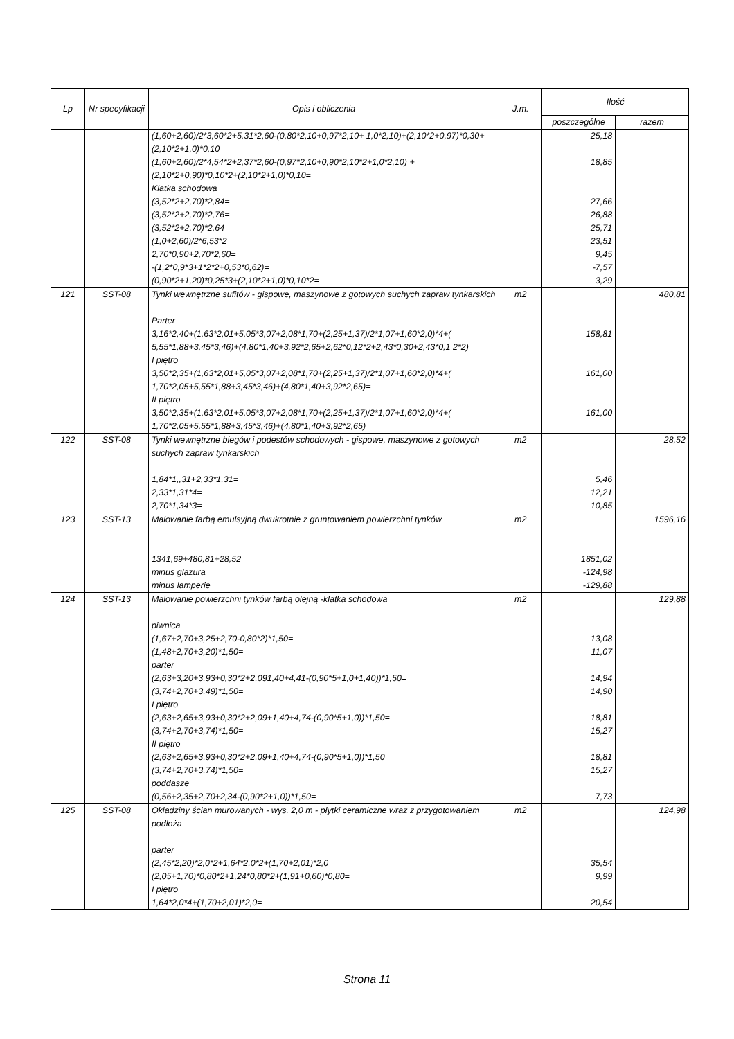| Lp | Nr specyfikacji | Opis i obliczenia | J.m. | Ilość | |
| --- | --- | --- | --- | --- | --- |
| | | | | poszczególne | razem |
| | | (1,60+2,60)/2*3,60*2+5,31*2,60-(0,80*2,10+0,97*2,10+ 1,0*2,10)+(2,10*2+0,97)*0,30+(2,10*2+1,0)*0,10= | | 25,18 | |
| | | (1,60+2,60)/2*4,54*2+2,37*2,60-(0,97*2,10+0,90*2,10*2+1,0*2,10) +(2,10*2+0,90)*0,10*2+(2,10*2+1,0)*0,10= | | 18,85 | |
| | | Klatka schodowa | | | |
| | | (3,52*2+2,70)*2,84= | | 27,66 | |
| | | (3,52*2+2,70)*2,76= | | 26,88 | |
| | | (3,52*2+2,70)*2,64= | | 25,71 | |
| | | (1,0+2,60)/2*6,53*2= | | 23,51 | |
| | | 2,70*0,90+2,70*2,60= | | 9,45 | |
| | | -(1,2*0,9*3+1*2*2+0,53*0,62)= | | -7,57 | |
| | | (0,90*2+1,20)*0,25*3+(2,10*2+1,0)*0,10*2= | | 3,29 | |
| 121 | SST-08 | Tynki wewnętrzne sufitów - gispowe, maszynowe z gotowych suchych zapraw tynkarskich | m2 | | 480,81 |
| | | Parter | | | |
| | | 3,16*2,40+(1,63*2,01+5,05*3,07+2,08*1,70+(2,25+1,37)/2*1,07+1,60*2,0)*4+( 5,55*1,88+3,45*3,46)+(4,80*1,40+3,92*2,65+2,62*0,12*2+2,43*0,30+2,43*0,1 2*2)= | | 158,81 | |
| | | I piętro | | | |
| | | 3,50*2,35+(1,63*2,01+5,05*3,07+2,08*1,70+(2,25+1,37)/2*1,07+1,60*2,0)*4+( 1,70*2,05+5,55*1,88+3,45*3,46)+(4,80*1,40+3,92*2,65)= | | 161,00 | |
| | | II piętro | | | |
| | | 3,50*2,35+(1,63*2,01+5,05*3,07+2,08*1,70+(2,25+1,37)/2*1,07+1,60*2,0)*4+( 1,70*2,05+5,55*1,88+3,45*3,46)+(4,80*1,40+3,92*2,65)= | | 161,00 | |
| 122 | SST-08 | Tynki wewnętrzne biegów i podestów schodowych - gispowe, maszynowe z gotowych suchych zapraw tynkarskich | m2 | | 28,52 |
| | | 1,84*1,,31+2,33*1,31= | | 5,46 | |
| | | 2,33*1,31*4= | | 12,21 | |
| | | 2,70*1,34*3= | | 10,85 | |
| 123 | SST-13 | Malowanie farbą emulsyjną dwukrotnie z gruntowaniem powierzchni tynków | m2 | | 1596,16 |
| | | 1341,69+480,81+28,52= | | 1851,02 | |
| | | minus glazura | | -124,98 | |
| | | minus lamperie | | -129,88 | |
| 124 | SST-13 | Malowanie powierzchni tynków farbą olejną -klatka schodowa | m2 | | 129,88 |
| | | piwnica | | | |
| | | (1,67+2,70+3,25+2,70-0,80*2)*1,50= | | 13,08 | |
| | | (1,48+2,70+3,20)*1,50= | | 11,07 | |
| | | parter | | | |
| | | (2,63+3,20+3,93+0,30*2+2,091,40+4,41-(0,90*5+1,0+1,40))*1,50= | | 14,94 | |
| | | (3,74+2,70+3,49)*1,50= | | 14,90 | |
| | | I piętro | | | |
| | | (2,63+2,65+3,93+0,30*2+2,09+1,40+4,74-(0,90*5+1,0))*1,50= | | 18,81 | |
| | | (3,74+2,70+3,74)*1,50= | | 15,27 | |
| | | II piętro | | | |
| | | (2,63+2,65+3,93+0,30*2+2,09+1,40+4,74-(0,90*5+1,0))*1,50= | | 18,81 | |
| | | (3,74+2,70+3,74)*1,50= | | 15,27 | |
| | | poddasze | | | |
| | | (0,56+2,35+2,70+2,34-(0,90*2+1,0))*1,50= | | 7,73 | |
| 125 | SST-08 | Okładziny ścian murowanych - wys. 2,0 m - płytki ceramiczne wraz z przygotowaniem podłoża | m2 | | 124,98 |
| | | parter | | | |
| | | (2,45*2,20)*2,0*2+1,64*2,0*2+(1,70+2,01)*2,0= | | 35,54 | |
| | | (2,05+1,70)*0,80*2+1,24*0,80*2+(1,91+0,60)*0,80= | | 9,99 | |
| | | I piętro | | | |
| | | 1,64*2,0*4+(1,70+2,01)*2,0= | | 20,54 | |
Strona 11